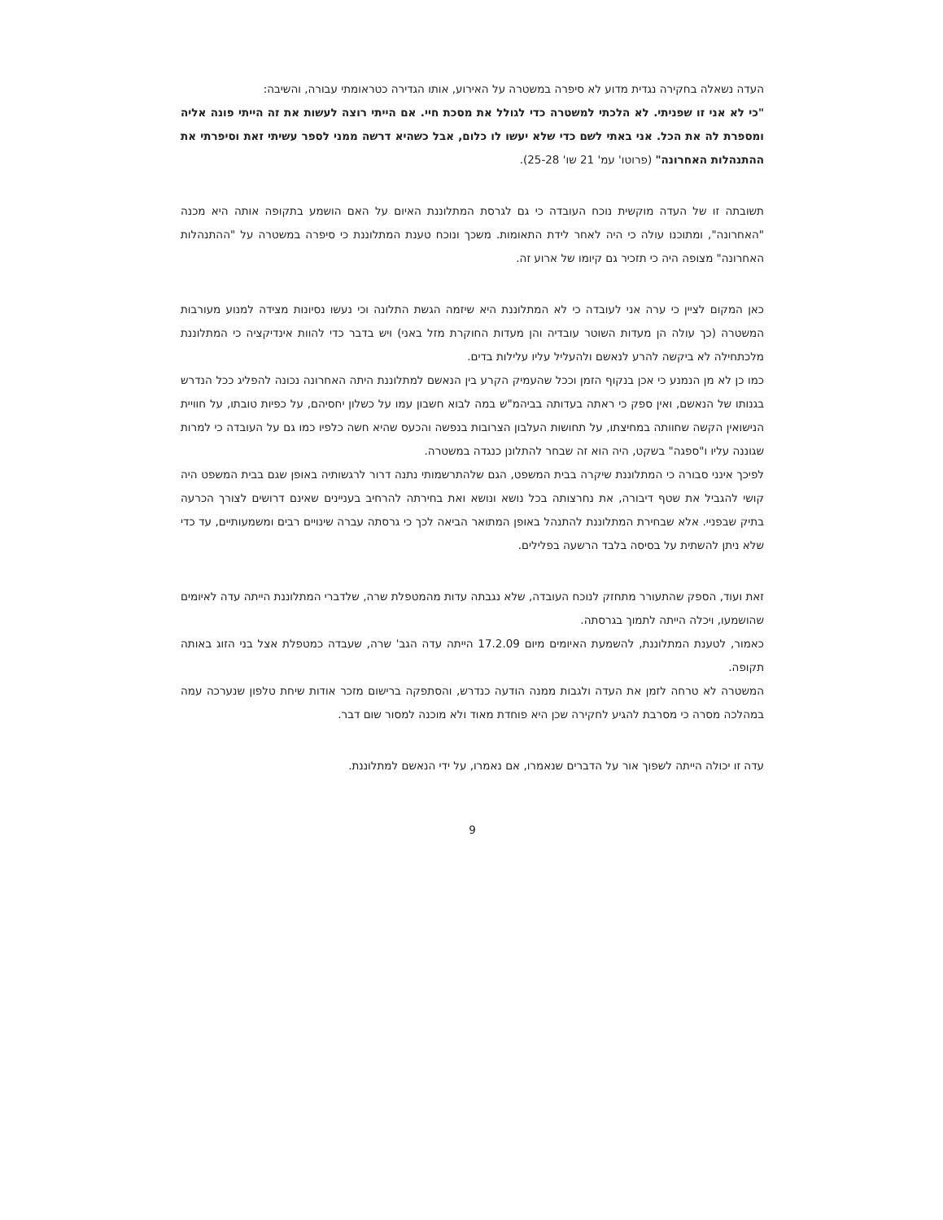העדה נשאלה בחקירה נגדית מדוע לא סיפרה במשטרה על האירוע, אותו הגדירה כטראומתי עבורה, והשיבה:
"כי לא אני זו שפניתי. לא הלכתי למשטרה כדי לגולל את מסכת חיי. אם הייתי רוצה לעשות את זה הייתי פונה אליה ומספרת לה את הכל. אני באתי לשם כדי שלא יעשו לו כלום, אבל כשהיא דרשה ממני לספר עשיתי זאת וסיפרתי את ההתנהלות האחרונה" (פרוטו' עמ' 21 שו' 25-28).
תשובתה זו של העדה מוקשית נוכח העובדה כי גם לגרסת המתלוננת האיום על האם הושמע בתקופה אותה היא מכנה "האחרונה", ומתוכנו עולה כי היה לאחר לידת התאומות. משכך ונוכח טענת המתלוננת כי סיפרה במשטרה על "ההתנהלות האחרונה" מצופה היה כי תזכיר גם קיומו של ארוע זה.
כאן המקום לציין כי ערה אני לעובדה כי לא המתלוננת היא שיזמה הגשת התלונה וכי נעשו נסיונות מצידה למנוע מעורבות המשטרה (כך עולה הן מעדות השוטר עובדיה והן מעדות החוקרת מזל באני) ויש בדבר כדי להוות אינדיקציה כי המתלוננת מלכתחילה לא ביקשה להרע לנאשם ולהעליל עליו עלילות בדים.
כמו כן לא מן הנמנע כי אכן בנקוף הזמן וככל שהעמיק הקרע בין הנאשם למתלוננת היתה האחרונה נכונה להפליג ככל הנדרש בגנותו של הנאשם, ואין ספק כי ראתה בעדותה בביהמ"ש במה לבוא חשבון עמו על כשלון יחסיהם, על כפיות טובתו, על חוויית הנישואין הקשה שחוותה במחיצתו, על תחושות העלבון הצרובות בנפשה והכעס שהיא חשה כלפיו כמו גם על העובדה כי למרות שגוננה עליו ו"ספגה" בשקט, היה הוא זה שבחר להתלונן כנגדה במשטרה.
לפיכך אינני סבורה כי המתלוננת שיקרה בבית המשפט, הגם שלהתרשמותי נתנה דרור לרגשותיה באופן שגם בבית המשפט היה קושי להגביל את שטף דיבורה, את נחרצותה בכל נושא ונושא ואת בחירתה להרחיב בעניינים שאינם דרושים לצורך הכרעה בתיק שבפניי. אלא שבחירת המתלוננת להתנהל באופן המתואר הביאה לכך כי גרסתה עברה שינויים רבים ומשמעותיים, עד כדי שלא ניתן להשתית על בסיסה בלבד הרשעה בפלילים.
זאת ועוד, הספק שהתעורר מתחזק לנוכח העובדה, שלא נגבתה עדות מהמטפלת שרה, שלדברי המתלוננת הייתה עדה לאיומים שהושמעו, ויכלה הייתה לתמוך בגרסתה.
כאמור, לטענת המתלוננת, להשמעת האיומים מיום 17.2.09 הייתה עדה הגב' שרה, שעבדה כמטפלת אצל בני הזוג באותה תקופה.
המשטרה לא טרחה לזמן את העדה ולגבות ממנה הודעה כנדרש, והסתפקה ברישום מזכר אודות שיחת טלפון שנערכה עמה במהלכה מסרה כי מסרבת להגיע לחקירה שכן היא פוחדת מאוד ולא מוכנה למסור שום דבר.
עדה זו יכולה הייתה לשפוך אור על הדברים שנאמרו, אם נאמרו, על ידי הנאשם למתלוננת.
9